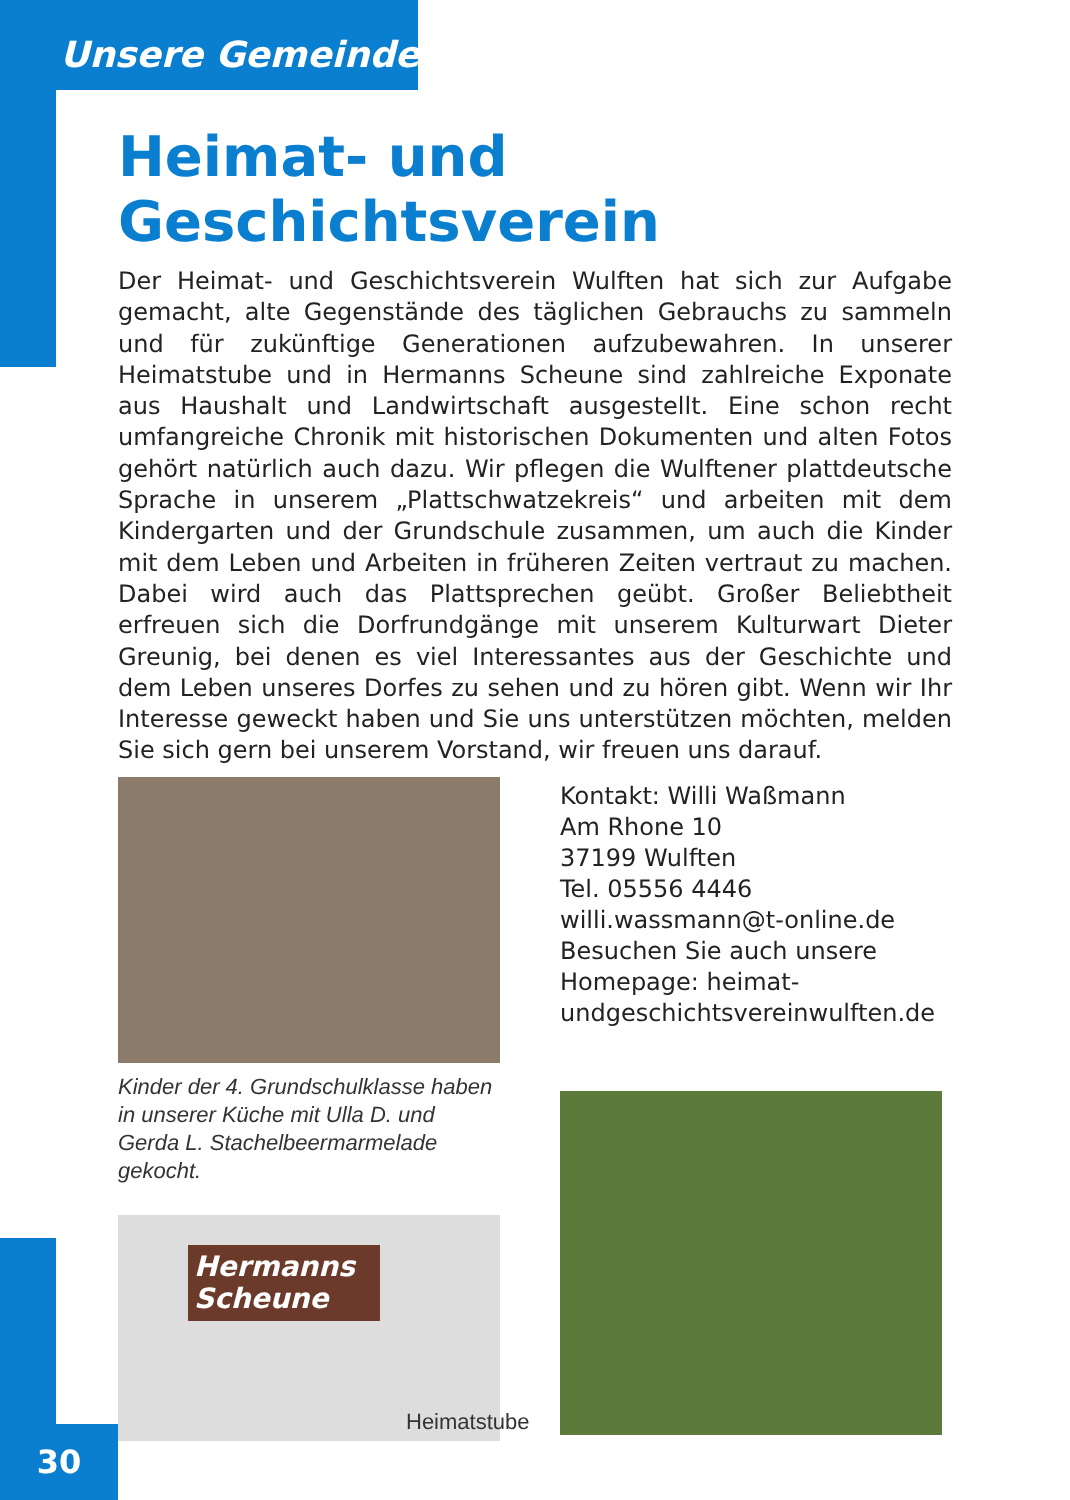Unsere Gemeinde
Heimat- und Geschichtsverein
Der Heimat- und Geschichtsverein Wulften hat sich zur Aufgabe gemacht, alte Gegenstände des täglichen Gebrauchs zu sammeln und für zukünftige Generationen aufzubewahren. In unserer Heimatstube und in Hermanns Scheune sind zahlreiche Exponate aus Haushalt und Landwirtschaft ausgestellt. Eine schon recht umfangreiche Chronik mit historischen Dokumenten und alten Fotos gehört natürlich auch dazu. Wir pflegen die Wulftener plattdeutsche Sprache in unserem „Plattschwatzekreis“ und arbeiten mit dem Kindergarten und der Grundschule zusammen, um auch die Kinder mit dem Leben und Arbeiten in früheren Zeiten vertraut zu machen. Dabei wird auch das Plattsprechen geübt. Großer Beliebtheit erfreuen sich die Dorfrundgänge mit unserem Kulturwart Dieter Greunig, bei denen es viel Interessantes aus der Geschichte und dem Leben unseres Dorfes zu sehen und zu hören gibt. Wenn wir Ihr Interesse geweckt haben und Sie uns unterstützen möchten, melden Sie sich gern bei unserem Vorstand, wir freuen uns darauf.
Kinder der 4. Grundschulklasse haben in unserer Küche mit Ulla D. und Gerda L. Stachelbeermarmelade gekocht.
Hermanns Scheune
Kontakt: Willi Waßmann
Am Rhone 10
37199 Wulften
Tel. 05556 4446
willi.wassmann@t-online.de
Besuchen Sie auch unsere Homepage: heimat-undgeschichtsvereinwulften.de
Heimatstube
30